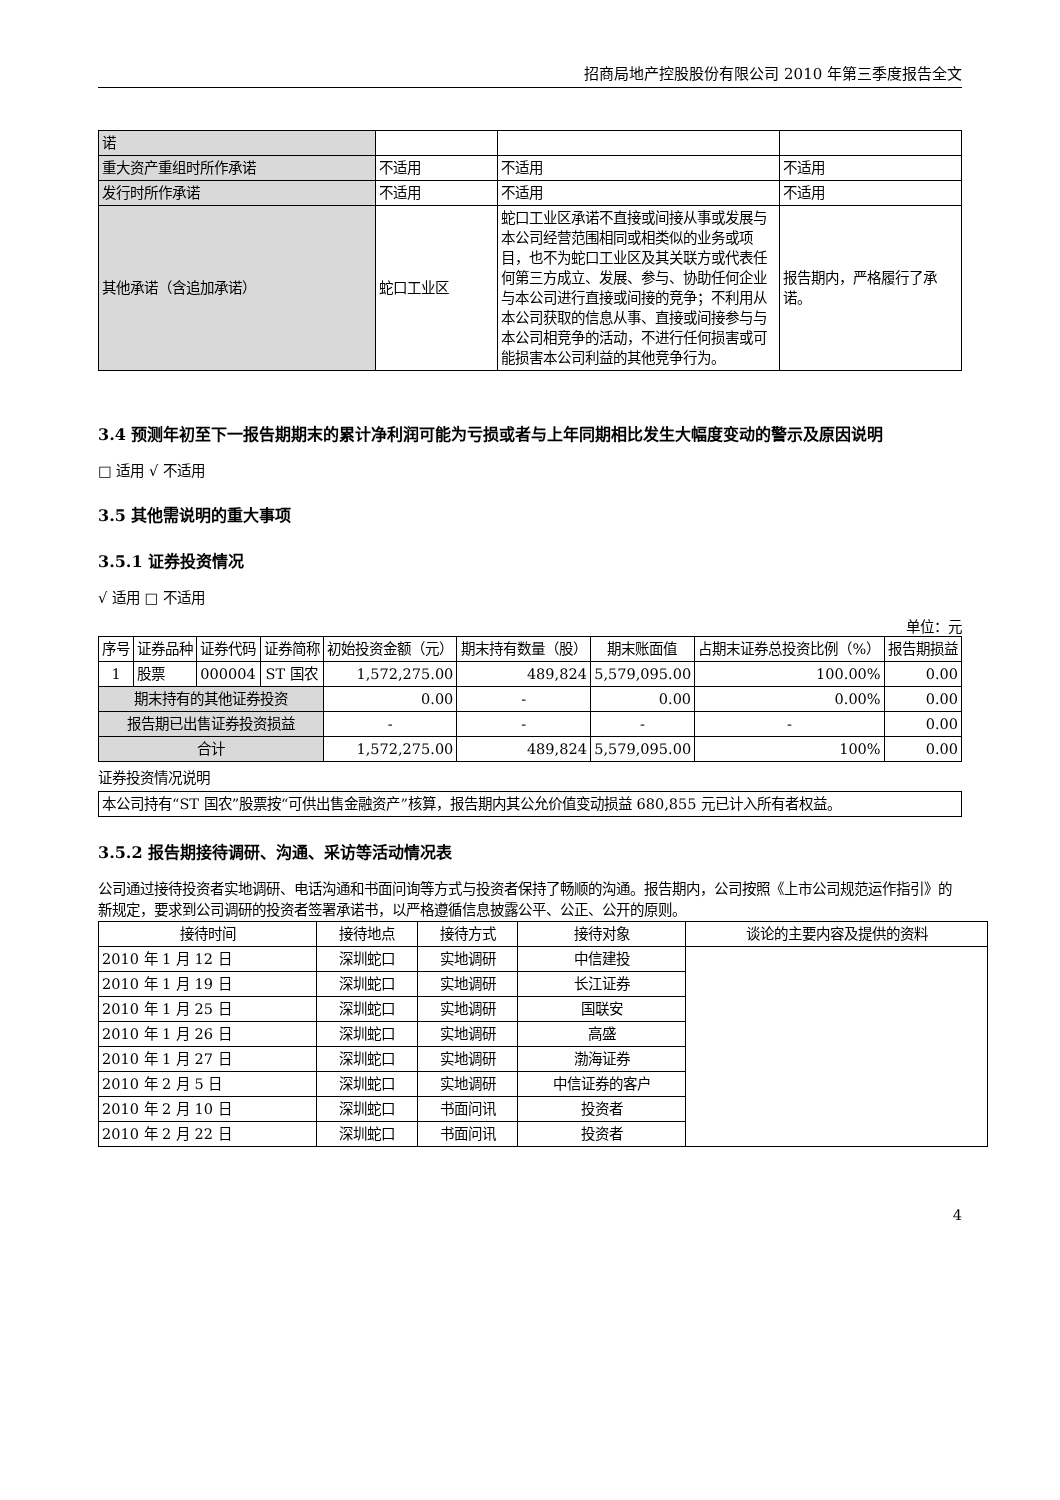招商局地产控股股份有限公司 2010 年第三季度报告全文
| 诺 | | | |
| 重大资产重组时所作承诺 | 不适用 | 不适用 | 不适用 |
| 发行时所作承诺 | 不适用 | 不适用 | 不适用 |
| 其他承诺（含追加承诺） | 蛇口工业区 | 蛇口工业区承诺不直接或间接从事或发展与本公司经营范围相同或相类似的业务或项目，也不为蛇口工业区及其关联方或代表任何第三方成立、发展、参与、协助任何企业与本公司进行直接或间接的竞争；不利用从本公司获取的信息从事、直接或间接参与与本公司相竞争的活动，不进行任何损害或可能损害本公司利益的其他竞争行为。 | 报告期内，严格履行了承诺。 |
3.4 预测年初至下一报告期期末的累计净利润可能为亏损或者与上年同期相比发生大幅度变动的警示及原因说明
□ 适用 √ 不适用
3.5 其他需说明的重大事项
3.5.1 证券投资情况
√ 适用 □ 不适用
单位：元
| 序号 | 证券品种 | 证券代码 | 证券简称 | 初始投资金额（元） | 期末持有数量（股） | 期末账面值 | 占期末证券总投资比例（%） | 报告期损益 |
| --- | --- | --- | --- | --- | --- | --- | --- | --- |
| 1 | 股票 | 000004 | ST 国农 | 1,572,275.00 | 489,824 | 5,579,095.00 | 100.00% | 0.00 |
| 期末持有的其他证券投资 | | | | 0.00 | - | 0.00 | 0.00% | 0.00 |
| 报告期已出售证券投资损益 | | | | - | - | - | - | 0.00 |
| 合计 | | | | 1,572,275.00 | 489,824 | 5,579,095.00 | 100% | 0.00 |
证券投资情况说明
| 本公司持有“ST 国农”股票按“可供出售金融资产”核算，报告期内其公允价值变动损益 680,855 元已计入所有者权益。 |
3.5.2 报告期接待调研、沟通、采访等活动情况表
公司通过接待投资者实地调研、电话沟通和书面问询等方式与投资者保持了畅顺的沟通。报告期内，公司按照《上市公司规范运作指引》的新规定，要求到公司调研的投资者签署承诺书，以严格遵循信息披露公平、公正、公开的原则。
| 接待时间 | 接待地点 | 接待方式 | 接待对象 | 谈论的主要内容及提供的资料 |
| --- | --- | --- | --- | --- |
| 2010 年 1 月 12 日 | 深圳蛇口 | 实地调研 | 中信建投 | |
| 2010 年 1 月 19 日 | 深圳蛇口 | 实地调研 | 长江证券 | |
| 2010 年 1 月 25 日 | 深圳蛇口 | 实地调研 | 国联安 | |
| 2010 年 1 月 26 日 | 深圳蛇口 | 实地调研 | 高盛 | |
| 2010 年 1 月 27 日 | 深圳蛇口 | 实地调研 | 渤海证券 | |
| 2010 年 2 月 5 日 | 深圳蛇口 | 实地调研 | 中信证券的客户 | |
| 2010 年 2 月 10 日 | 深圳蛇口 | 书面问讯 | 投资者 | |
| 2010 年 2 月 22 日 | 深圳蛇口 | 书面问讯 | 投资者 | |
4